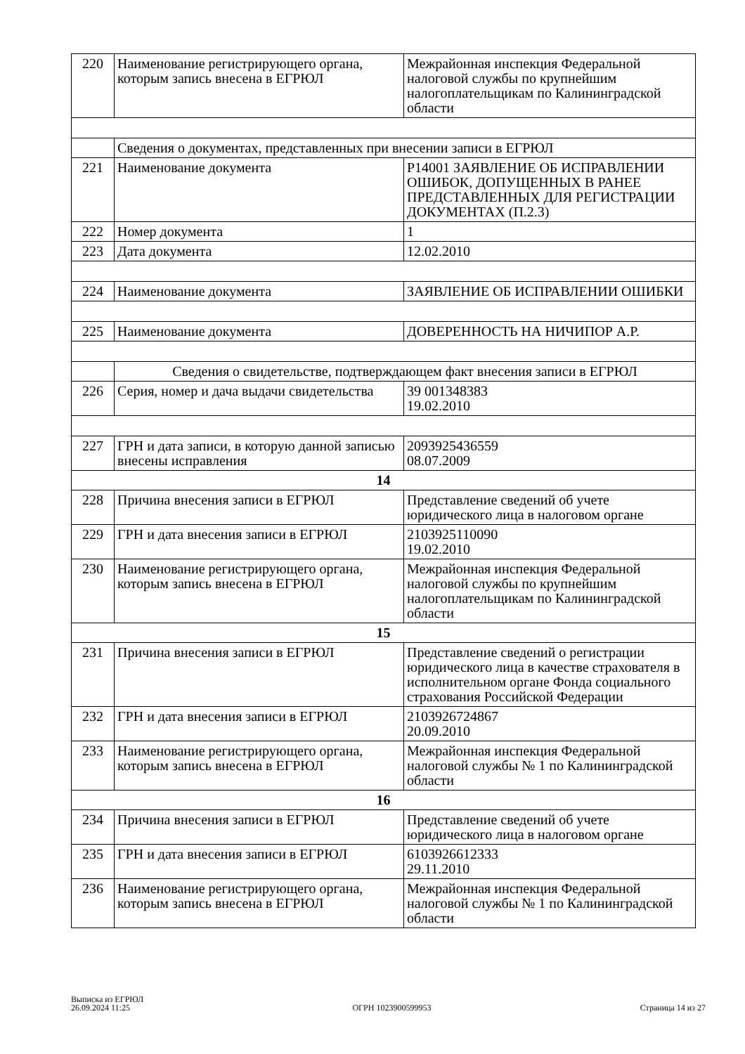| 220 | Наименование регистрирующего органа, которым запись внесена в ЕГРЮЛ | Межрайонная инспекция Федеральной налоговой службы по крупнейшим налогоплательщикам по Калининградской области |
| | Сведения о документах, представленных при внесении записи в ЕГРЮЛ | |
| 221 | Наименование документа | Р14001 ЗАЯВЛЕНИЕ ОБ ИСПРАВЛЕНИИ ОШИБОК, ДОПУЩЕННЫХ В РАНЕЕ ПРЕДСТАВЛЕННЫХ ДЛЯ РЕГИСТРАЦИИ ДОКУМЕНТАХ (П.2.3) |
| 222 | Номер документа | 1 |
| 223 | Дата документа | 12.02.2010 |
| 224 | Наименование документа | ЗАЯВЛЕНИЕ ОБ ИСПРАВЛЕНИИ ОШИБКИ |
| 225 | Наименование документа | ДОВЕРЕННОСТЬ НА НИЧИПОР А.Р. |
| | Сведения о свидетельстве, подтверждающем факт внесения записи в ЕГРЮЛ | |
| 226 | Серия, номер и дача выдачи свидетельства | 39 001348383 19.02.2010 |
| 227 | ГРН и дата записи, в которую данной записью внесены исправления | 2093925436559 08.07.2009 |
| 14 | | |
| 228 | Причина внесения записи в ЕГРЮЛ | Представление сведений об учете юридического лица в налоговом органе |
| 229 | ГРН и дата внесения записи в ЕГРЮЛ | 2103925110090 19.02.2010 |
| 230 | Наименование регистрирующего органа, которым запись внесена в ЕГРЮЛ | Межрайонная инспекция Федеральной налоговой службы по крупнейшим налогоплательщикам по Калининградской области |
| 15 | | |
| 231 | Причина внесения записи в ЕГРЮЛ | Представление сведений о регистрации юридического лица в качестве страхователя в исполнительном органе Фонда социального страхования Российской Федерации |
| 232 | ГРН и дата внесения записи в ЕГРЮЛ | 2103926724867 20.09.2010 |
| 233 | Наименование регистрирующего органа, которым запись внесена в ЕГРЮЛ | Межрайонная инспекция Федеральной налоговой службы № 1 по Калининградской области |
| 16 | | |
| 234 | Причина внесения записи в ЕГРЮЛ | Представление сведений об учете юридического лица в налоговом органе |
| 235 | ГРН и дата внесения записи в ЕГРЮЛ | 6103926612333 29.11.2010 |
| 236 | Наименование регистрирующего органа, которым запись внесена в ЕГРЮЛ | Межрайонная инспекция Федеральной налоговой службы № 1 по Калининградской области |
Выписка из ЕГРЮЛ
26.09.2024 11:25
ОГРН 1023900599953
Страница 14 из 27